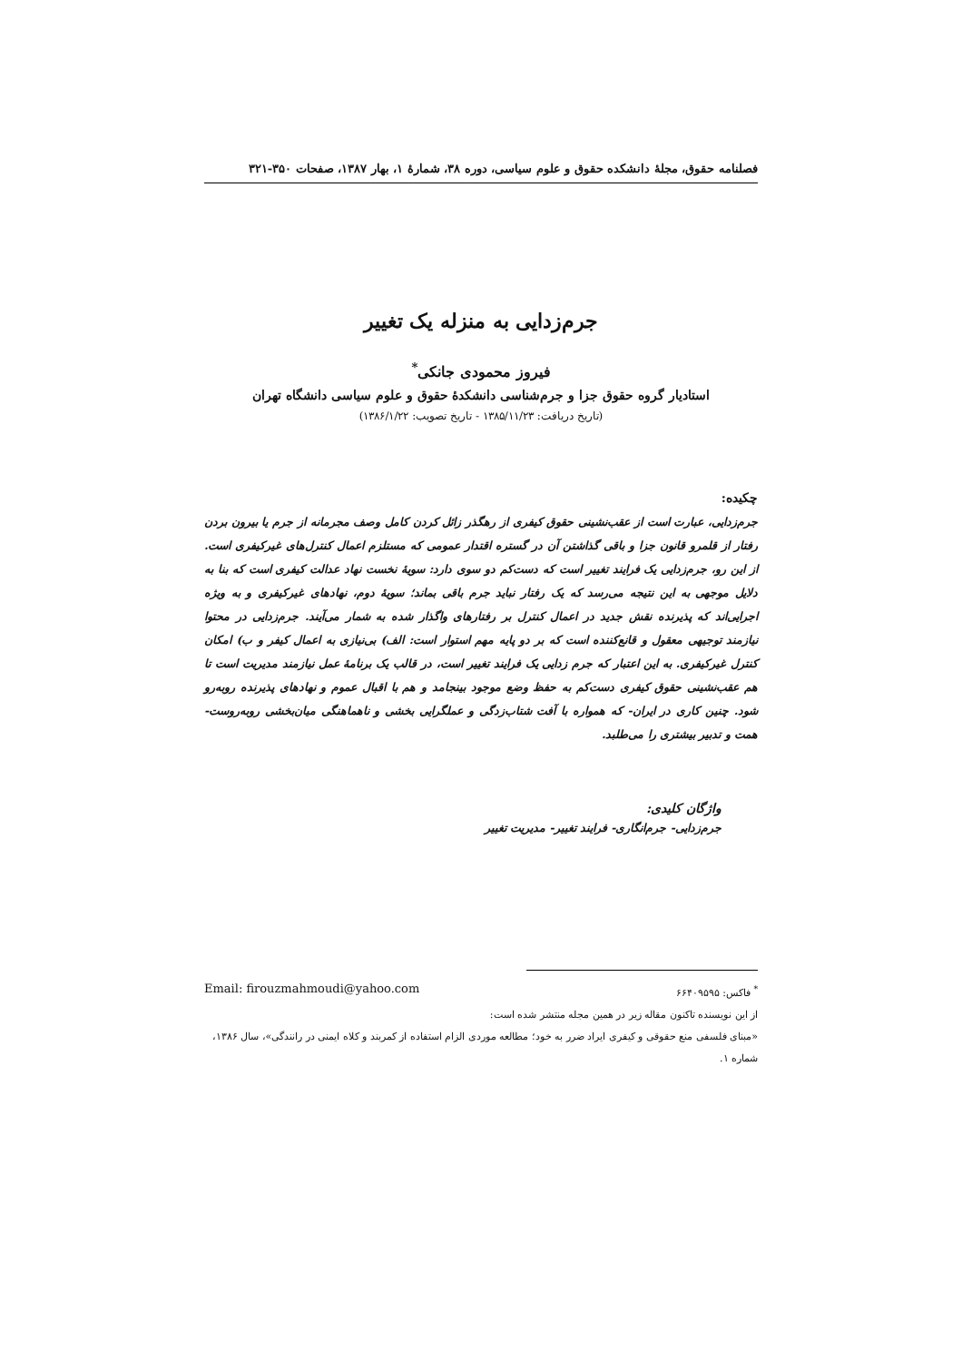فصلنامه حقوق، مجلهٔ دانشکده حقوق و علوم سیاسی، دوره ۳۸، شمارهٔ ۱، بهار ۱۳۸۷، صفحات ۳۵۰-۳۲۱
جرم‌زدایی به منزله یک تغییر
فیروز محمودی جانکی<sup>*</sup>
استادیار گروه حقوق جزا و جرم‌شناسی دانشکدهٔ حقوق و علوم سیاسی دانشگاه تهران
(تاریخ دریافت: ۱۳۸۵/۱۱/۲۳ - تاریخ تصویب: ۱۳۸۶/۱/۲۲)
چکیده:
جرم‌زدایی، عبارت است از عقب‌نشینی حقوق کیفری از رهگذر زائل کردن کامل وصف مجرمانه از جرم یا بیرون بردن رفتار از قلمرو قانون جزا و باقی گذاشتن آن در گستره اقتدار عمومی که مستلزم اعمال کنترل‌های غیرکیفری است. از این رو، جرم‌زدایی یک فرایند تغییر است که دست‌کم دو سوی دارد: سویهٔ نخست نهاد عدالت کیفری است که بنا به دلایل موجهی به این نتیجه می‌رسد که یک رفتار نباید جرم باقی بماند؛ سویهٔ دوم، نهادهای غیرکیفری و به ویژه اجرایی‌اند که پذیرنده نقش جدید در اعمال کنترل بر رفتارهای واگذار شده به شمار می‌آیند. جرم‌زدایی در محتوا نیازمند توجیهی معقول و قانع‌کننده است که بر دو پایه مهم استوار است: الف) بی‌نیازی به اعمال کیفر و ب) امکان کنترل غیرکیفری. به این اعتبار که جرم زدایی یک فرایند تغییر است، در قالب یک برنامهٔ عمل نیازمند مدیریت است تا هم عقب‌نشینی حقوق کیفری دست‌کم به حفظ وضع موجود بینجامد و هم با اقبال عموم و نهادهای پذیرنده روبه‌رو شود. چنین کاری در ایران- که همواره با آفت شتاب‌زدگی و عملگرایی بخشی و ناهماهنگی میان‌بخشی روبه‌روست- همت و تدبیر بیشتری را می‌طلبد.
واژگان کلیدی:
جرم‌زدایی- جرم‌انگاری- فرایند تغییر- مدیریت تغییر
<sup>*</sup> فاکس: ۶۶۴۰۹۵۹۵ Email: firouzmahmoudi@yahoo.com
از این نویسنده تاکنون مقاله زیر در همین مجله منتشر شده است:
«مبنای فلسفی منع حقوقی و کیفری ایراد ضرر به خود؛ مطالعه موردی الزام استفاده از کمربند و کلاه ایمنی در رانندگی»، سال ۱۳۸۶، شماره ۱.